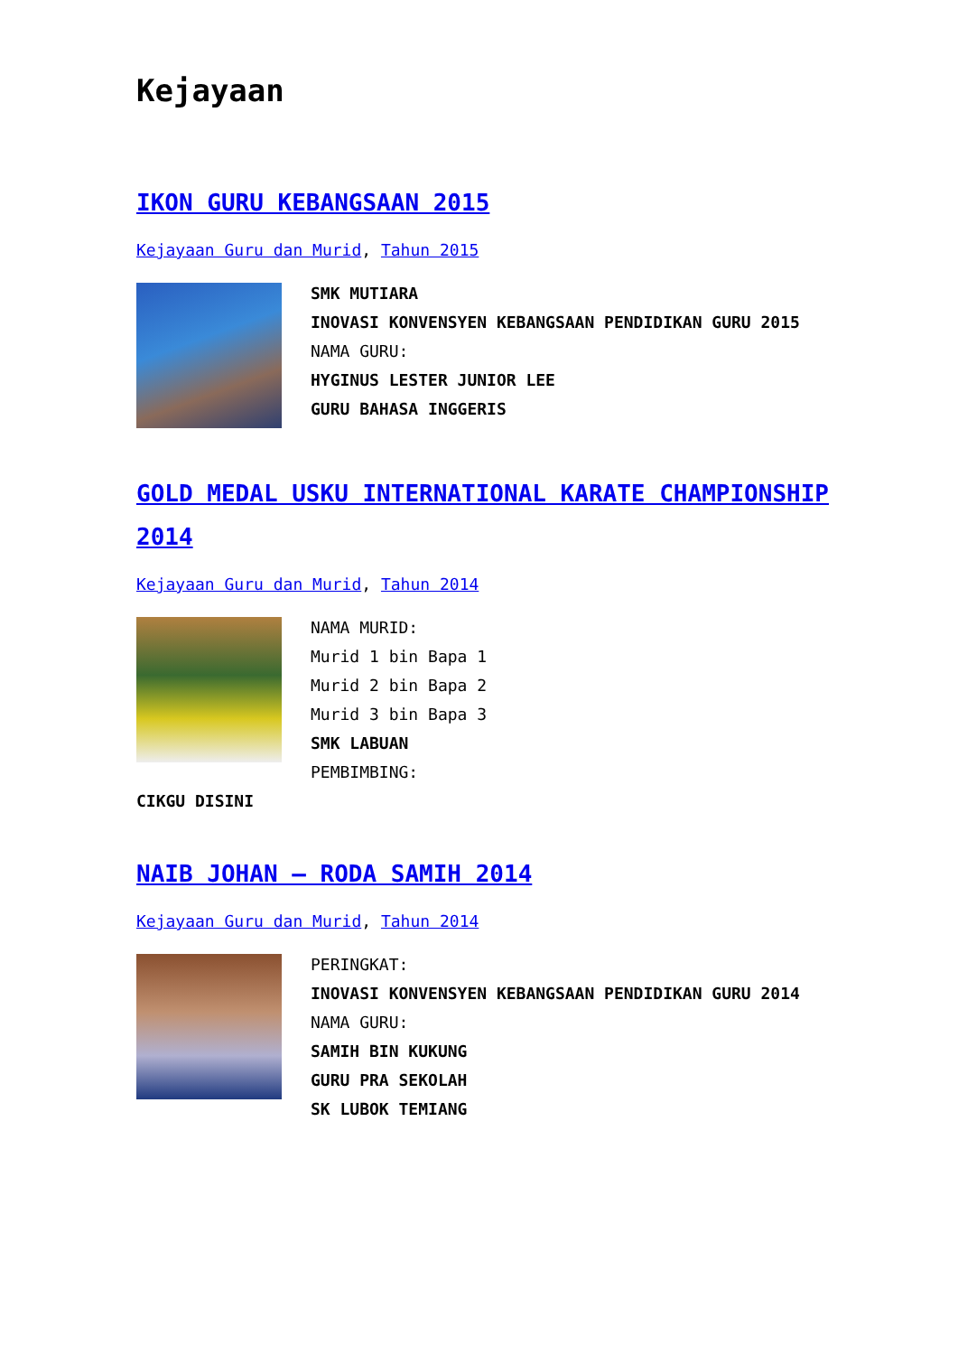Kejayaan
IKON GURU KEBANGSAAN 2015
Kejayaan Guru dan Murid, Tahun 2015
SMK MUTIARA
INOVASI KONVENSYEN KEBANGSAAN PENDIDIKAN GURU 2015
NAMA GURU:
HYGINUS LESTER JUNIOR LEE
GURU BAHASA INGGERIS
GOLD MEDAL USKU INTERNATIONAL KARATE CHAMPIONSHIP 2014
Kejayaan Guru dan Murid, Tahun 2014
NAMA MURID:
Murid 1 bin Bapa 1
Murid 2 bin Bapa 2
Murid 3 bin Bapa 3
SMK LABUAN
PEMBIMBING:
CIKGU DISINI
NAIB JOHAN – RODA SAMIH 2014
Kejayaan Guru dan Murid, Tahun 2014
PERINGKAT:
INOVASI KONVENSYEN KEBANGSAAN PENDIDIKAN GURU 2014
NAMA GURU:
SAMIH BIN KUKUNG
GURU PRA SEKOLAH
SK LUBOK TEMIANG